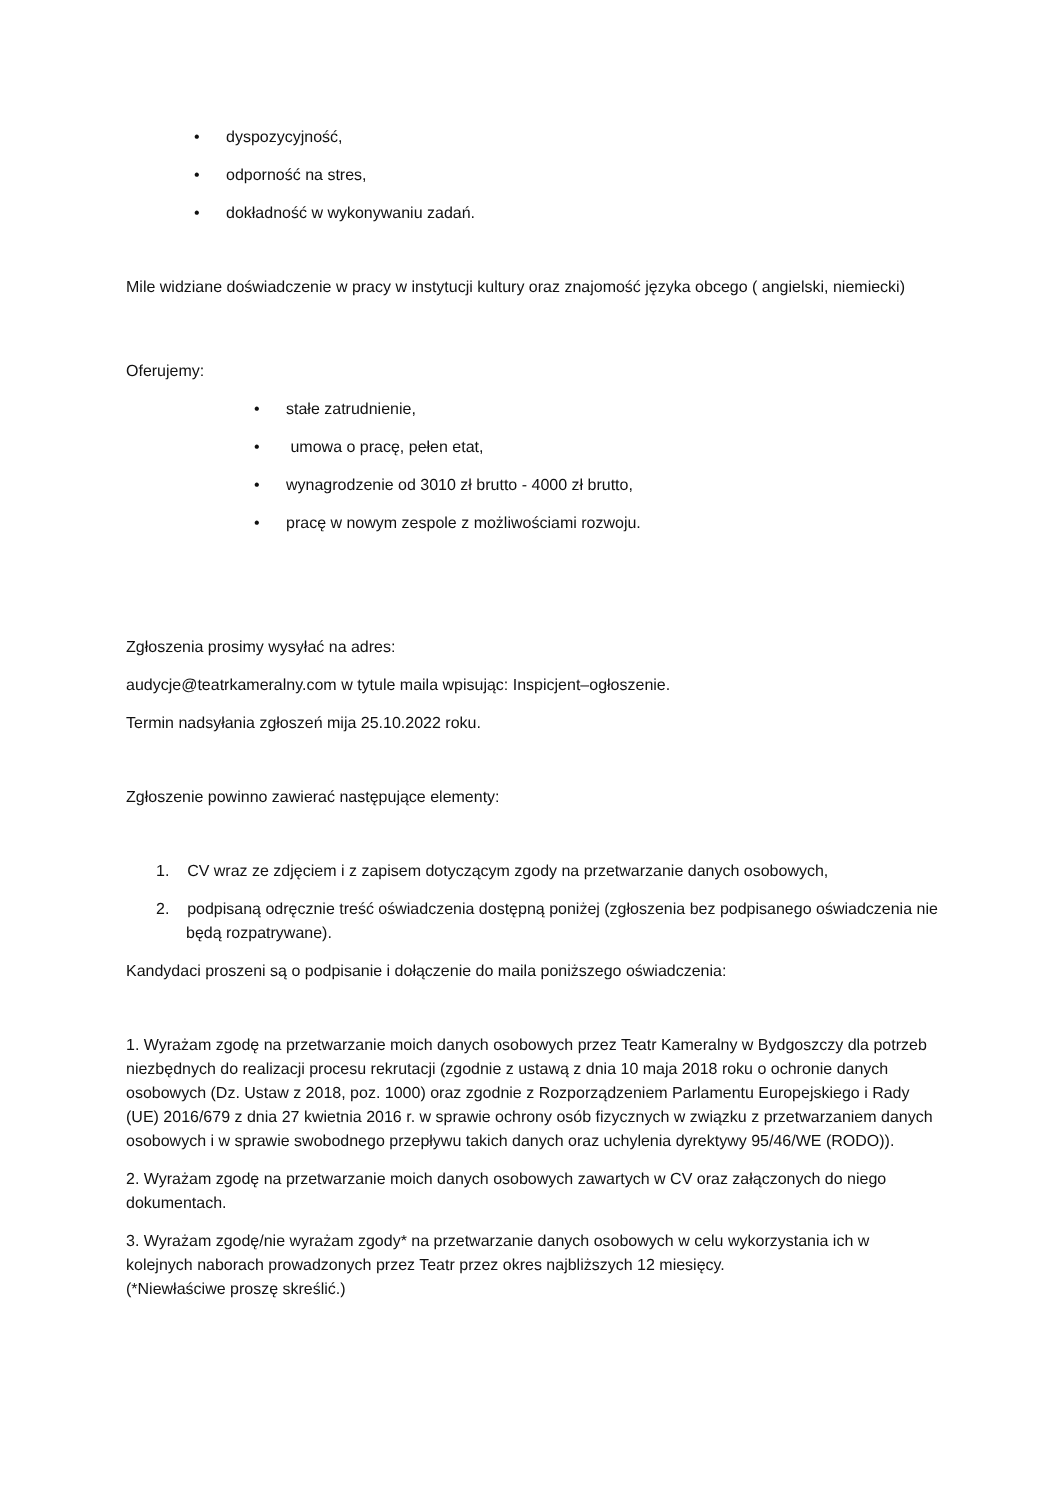• dyspozycyjność,
• odporność na stres,
• dokładność w wykonywaniu zadań.
Mile widziane doświadczenie w pracy w instytucji kultury oraz znajomość języka obcego ( angielski, niemiecki)
Oferujemy:
• stałe zatrudnienie,
• umowa o pracę, pełen etat,
• wynagrodzenie od 3010 zł brutto - 4000 zł brutto,
• pracę w nowym zespole z możliwościami rozwoju.
Zgłoszenia prosimy wysyłać na adres:
audycje@teatrkameralny.com w tytule maila wpisując: Inspicjent–ogłoszenie.
Termin nadsyłania zgłoszeń mija 25.10.2022 roku.
Zgłoszenie powinno zawierać następujące elementy:
1. CV wraz ze zdjęciem i z zapisem dotyczącym zgody na przetwarzanie danych osobowych,
2. podpisaną odręcznie treść oświadczenia dostępną poniżej (zgłoszenia bez podpisanego oświadczenia nie będą rozpatrywane).
Kandydaci proszeni są o podpisanie i dołączenie do maila poniższego oświadczenia:
1. Wyrażam zgodę na przetwarzanie moich danych osobowych przez Teatr Kameralny w Bydgoszczy dla potrzeb niezbędnych do realizacji procesu rekrutacji (zgodnie z ustawą z dnia 10 maja 2018 roku o ochronie danych osobowych (Dz. Ustaw z 2018, poz. 1000) oraz zgodnie z Rozporządzeniem Parlamentu Europejskiego i Rady (UE) 2016/679 z dnia 27 kwietnia 2016 r. w sprawie ochrony osób fizycznych w związku z przetwarzaniem danych osobowych i w sprawie swobodnego przepływu takich danych oraz uchylenia dyrektywy 95/46/WE (RODO)).
2. Wyrażam zgodę na przetwarzanie moich danych osobowych zawartych w CV oraz załączonych do niego dokumentach.
3. Wyrażam zgodę/nie wyrażam zgody* na przetwarzanie danych osobowych w celu wykorzystania ich w kolejnych naborach prowadzonych przez Teatr przez okres najbliższych 12 miesięcy.
(*Niewłaściwe proszę skreślić.)